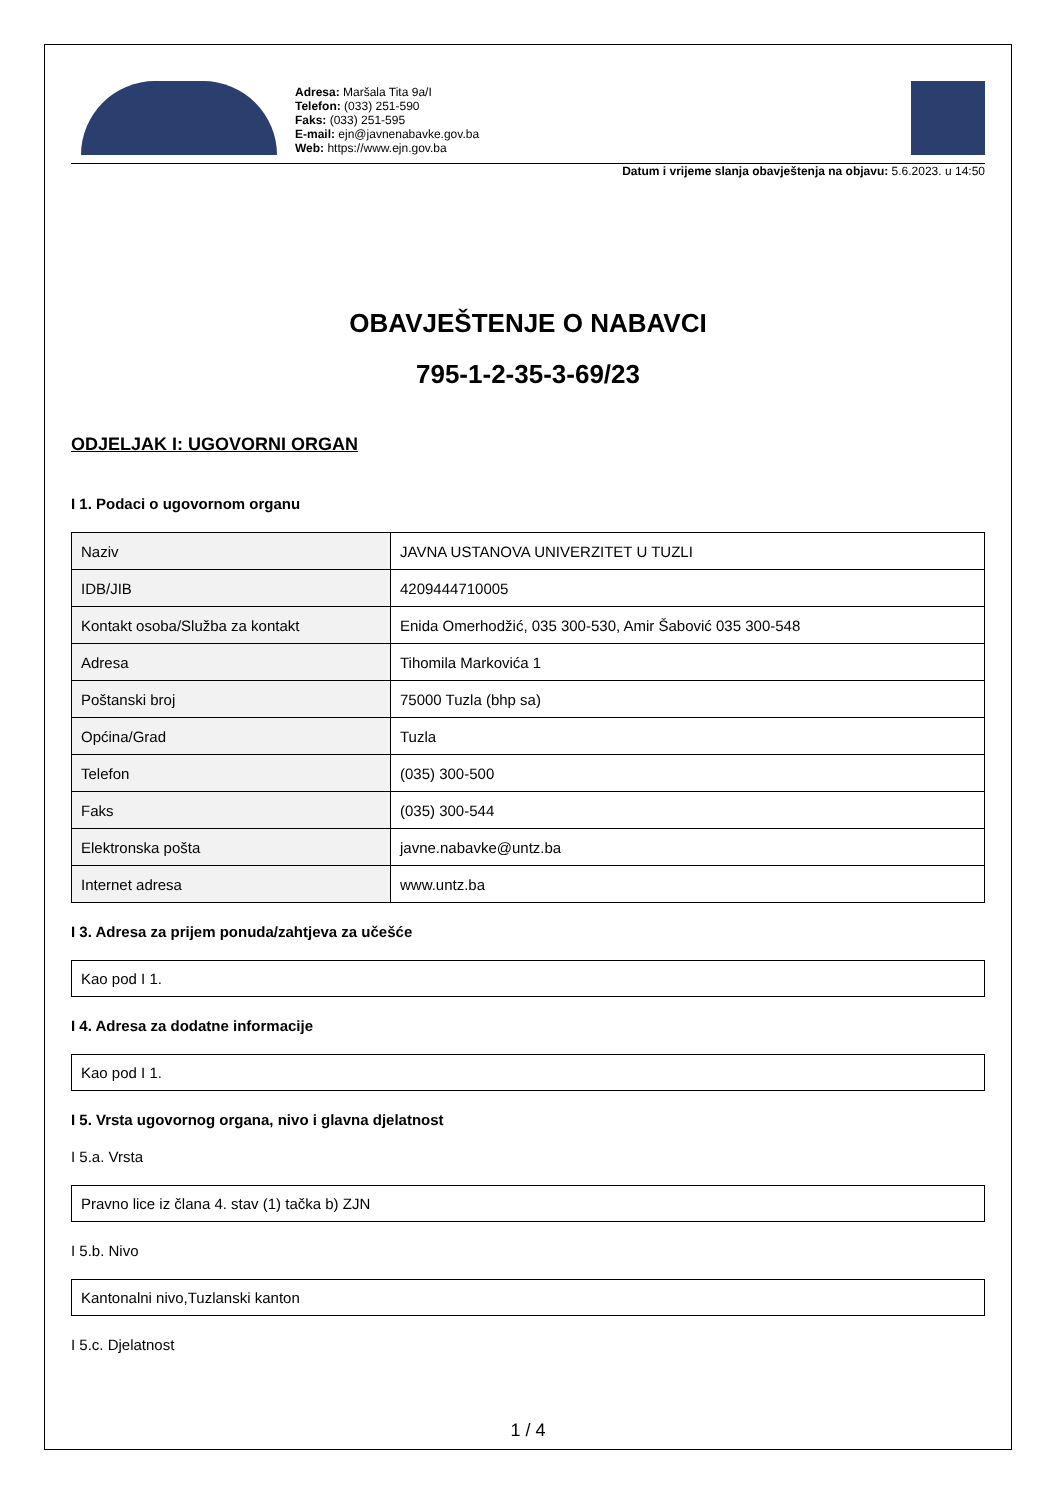Adresa: Maršala Tita 9a/I
Telefon: (033) 251-590
Faks: (033) 251-595
E-mail: ejn@javnenabavke.gov.ba
Web: https://www.ejn.gov.ba
Datum i vrijeme slanja obavještenja na objavu: 5.6.2023. u 14:50
OBAVJEŠTENJE O NABAVCI
795-1-2-35-3-69/23
ODJELJAK I: UGOVORNI ORGAN
I 1. Podaci o ugovornom organu
| Naziv | JAVNA USTANOVA UNIVERZITET U TUZLI |
| IDB/JIB | 4209444710005 |
| Kontakt osoba/Služba za kontakt | Enida Omerhodžić, 035 300-530, Amir Šabović 035 300-548 |
| Adresa | Tihomila Markovića 1 |
| Poštanski broj | 75000 Tuzla (bhp sa) |
| Općina/Grad | Tuzla |
| Telefon | (035) 300-500 |
| Faks | (035) 300-544 |
| Elektronska pošta | javne.nabavke@untz.ba |
| Internet adresa | www.untz.ba |
I 3. Adresa za prijem ponuda/zahtjeva za učešće
Kao pod I 1.
I 4. Adresa za dodatne informacije
Kao pod I 1.
I 5. Vrsta ugovornog organa, nivo i glavna djelatnost
I 5.a. Vrsta
Pravno lice iz člana 4. stav (1) tačka b) ZJN
I 5.b. Nivo
Kantonalni nivo,Tuzlanski kanton
I 5.c. Djelatnost
1 / 4